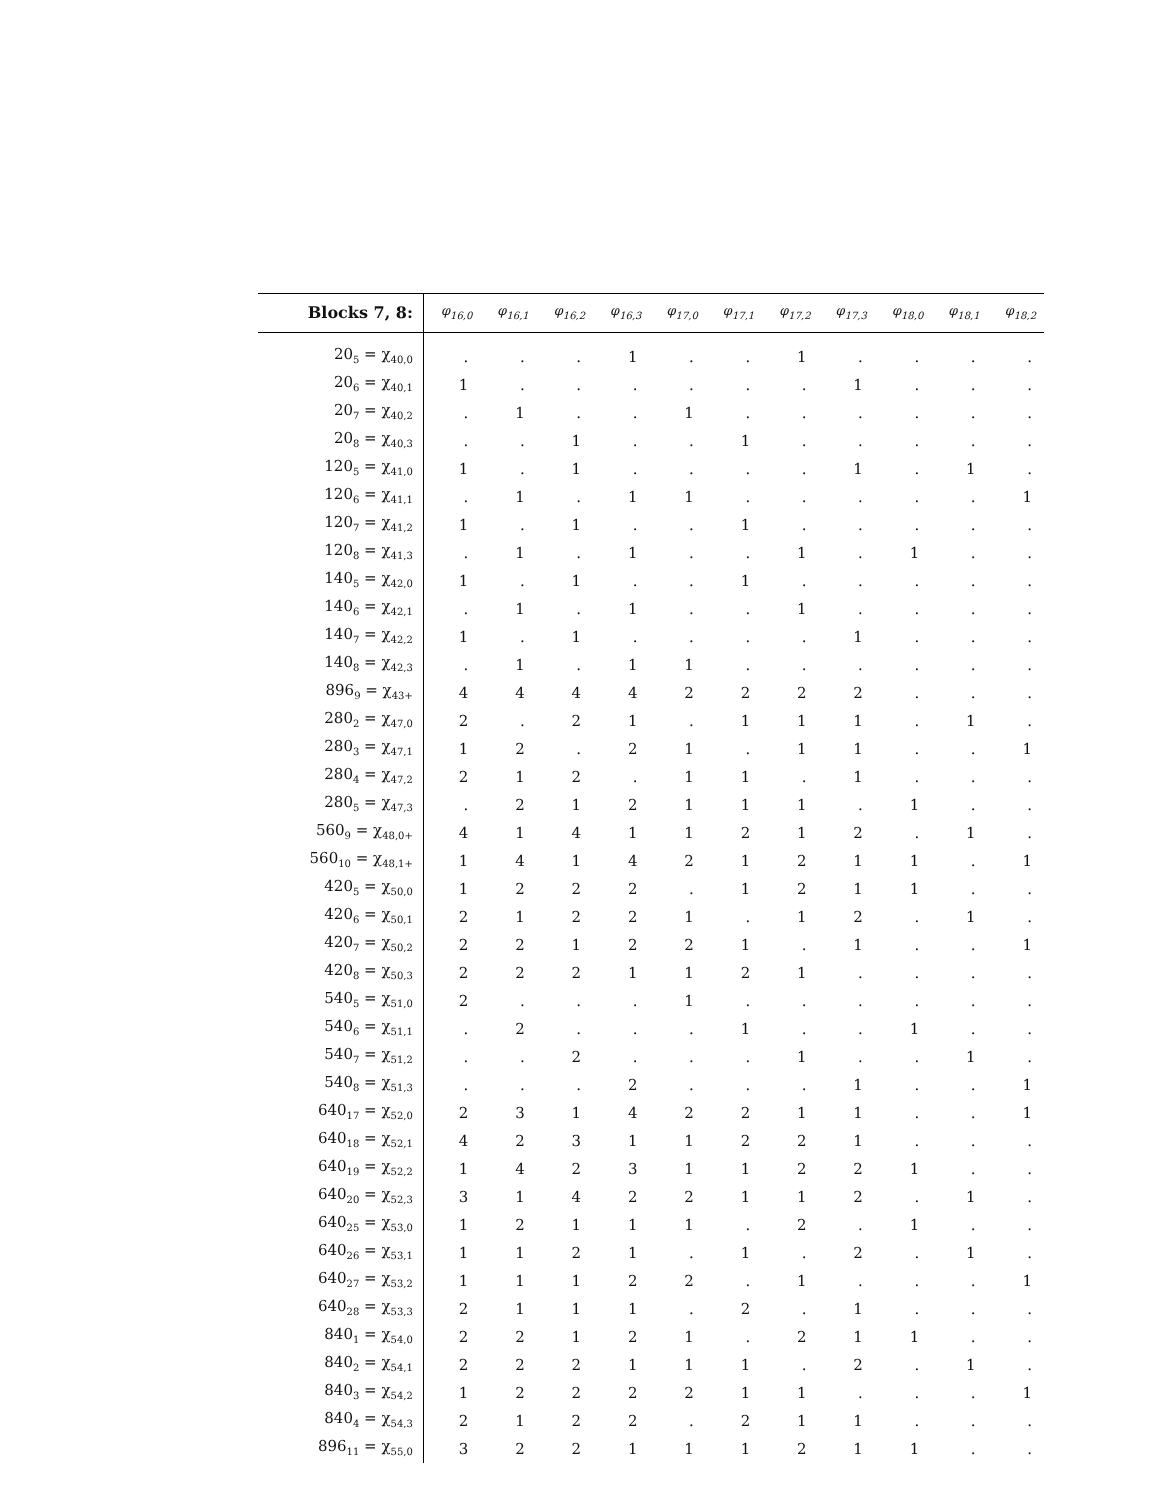| Blocks 7, 8: | φ<sub>16,0</sub> | φ<sub>16,1</sub> | φ<sub>16,2</sub> | φ<sub>16,3</sub> | φ<sub>17,0</sub> | φ<sub>17,1</sub> | φ<sub>17,2</sub> | φ<sub>17,3</sub> | φ<sub>18,0</sub> | φ<sub>18,1</sub> | φ<sub>18,2</sub> |
| --- | --- | --- | --- | --- | --- | --- | --- | --- | --- | --- | --- |
| 20<sub>5</sub> = χ<sub>40,0</sub> | . | . | . | 1 | . | . | 1 | . | . | . | . |
| 20<sub>6</sub> = χ<sub>40,1</sub> | 1 | . | . | . | . | . | . | 1 | . | . | . |
| 20<sub>7</sub> = χ<sub>40,2</sub> | . | 1 | . | . | 1 | . | . | . | . | . | . |
| 20<sub>8</sub> = χ<sub>40,3</sub> | . | . | 1 | . | . | 1 | . | . | . | . | . |
| 120<sub>5</sub> = χ<sub>41,0</sub> | 1 | . | 1 | . | . | . | . | 1 | . | 1 | . |
| 120<sub>6</sub> = χ<sub>41,1</sub> | . | 1 | . | 1 | 1 | . | . | . | . | . | 1 |
| 120<sub>7</sub> = χ<sub>41,2</sub> | 1 | . | 1 | . | . | 1 | . | . | . | . | . |
| 120<sub>8</sub> = χ<sub>41,3</sub> | . | 1 | . | 1 | . | . | 1 | . | 1 | . | . |
| 140<sub>5</sub> = χ<sub>42,0</sub> | 1 | . | 1 | . | . | 1 | . | . | . | . | . |
| 140<sub>6</sub> = χ<sub>42,1</sub> | . | 1 | . | 1 | . | . | 1 | . | . | . | . |
| 140<sub>7</sub> = χ<sub>42,2</sub> | 1 | . | 1 | . | . | . | . | 1 | . | . | . |
| 140<sub>8</sub> = χ<sub>42,3</sub> | . | 1 | . | 1 | 1 | . | . | . | . | . | . |
| 896<sub>9</sub> = χ<sub>43+</sub> | 4 | 4 | 4 | 4 | 2 | 2 | 2 | 2 | . | . | . |
| 280<sub>2</sub> = χ<sub>47,0</sub> | 2 | . | 2 | 1 | . | 1 | 1 | 1 | . | 1 | . |
| 280<sub>3</sub> = χ<sub>47,1</sub> | 1 | 2 | . | 2 | 1 | . | 1 | 1 | . | . | 1 |
| 280<sub>4</sub> = χ<sub>47,2</sub> | 2 | 1 | 2 | . | 1 | 1 | . | 1 | . | . | . |
| 280<sub>5</sub> = χ<sub>47,3</sub> | . | 2 | 1 | 2 | 1 | 1 | 1 | . | 1 | . | . |
| 560<sub>9</sub> = χ<sub>48,0+</sub> | 4 | 1 | 4 | 1 | 1 | 2 | 1 | 2 | . | 1 | . |
| 560<sub>10</sub> = χ<sub>48,1+</sub> | 1 | 4 | 1 | 4 | 2 | 1 | 2 | 1 | 1 | . | 1 |
| 420<sub>5</sub> = χ<sub>50,0</sub> | 1 | 2 | 2 | 2 | . | 1 | 2 | 1 | 1 | . | . |
| 420<sub>6</sub> = χ<sub>50,1</sub> | 2 | 1 | 2 | 2 | 1 | . | 1 | 2 | . | 1 | . |
| 420<sub>7</sub> = χ<sub>50,2</sub> | 2 | 2 | 1 | 2 | 2 | 1 | . | 1 | . | . | 1 |
| 420<sub>8</sub> = χ<sub>50,3</sub> | 2 | 2 | 2 | 1 | 1 | 2 | 1 | . | . | . | . |
| 540<sub>5</sub> = χ<sub>51,0</sub> | 2 | . | . | . | 1 | . | . | . | . | . | . |
| 540<sub>6</sub> = χ<sub>51,1</sub> | . | 2 | . | . | . | 1 | . | . | 1 | . | . |
| 540<sub>7</sub> = χ<sub>51,2</sub> | . | . | 2 | . | . | . | 1 | . | . | 1 | . |
| 540<sub>8</sub> = χ<sub>51,3</sub> | . | . | . | 2 | . | . | . | 1 | . | . | 1 |
| 640<sub>17</sub> = χ<sub>52,0</sub> | 2 | 3 | 1 | 4 | 2 | 2 | 1 | 1 | . | . | 1 |
| 640<sub>18</sub> = χ<sub>52,1</sub> | 4 | 2 | 3 | 1 | 1 | 2 | 2 | 1 | . | . | . |
| 640<sub>19</sub> = χ<sub>52,2</sub> | 1 | 4 | 2 | 3 | 1 | 1 | 2 | 2 | 1 | . | . |
| 640<sub>20</sub> = χ<sub>52,3</sub> | 3 | 1 | 4 | 2 | 2 | 1 | 1 | 2 | . | 1 | . |
| 640<sub>25</sub> = χ<sub>53,0</sub> | 1 | 2 | 1 | 1 | 1 | . | 2 | . | 1 | . | . |
| 640<sub>26</sub> = χ<sub>53,1</sub> | 1 | 1 | 2 | 1 | . | 1 | . | 2 | . | 1 | . |
| 640<sub>27</sub> = χ<sub>53,2</sub> | 1 | 1 | 1 | 2 | 2 | . | 1 | . | . | . | 1 |
| 640<sub>28</sub> = χ<sub>53,3</sub> | 2 | 1 | 1 | 1 | . | 2 | . | 1 | . | . | . |
| 840<sub>1</sub> = χ<sub>54,0</sub> | 2 | 2 | 1 | 2 | 1 | . | 2 | 1 | 1 | . | . |
| 840<sub>2</sub> = χ<sub>54,1</sub> | 2 | 2 | 2 | 1 | 1 | 1 | . | 2 | . | 1 | . |
| 840<sub>3</sub> = χ<sub>54,2</sub> | 1 | 2 | 2 | 2 | 2 | 1 | 1 | . | . | . | 1 |
| 840<sub>4</sub> = χ<sub>54,3</sub> | 2 | 1 | 2 | 2 | . | 2 | 1 | 1 | . | . | . |
| 896<sub>11</sub> = χ<sub>55,0</sub> | 3 | 2 | 2 | 1 | 1 | 1 | 2 | 1 | 1 | . | . |